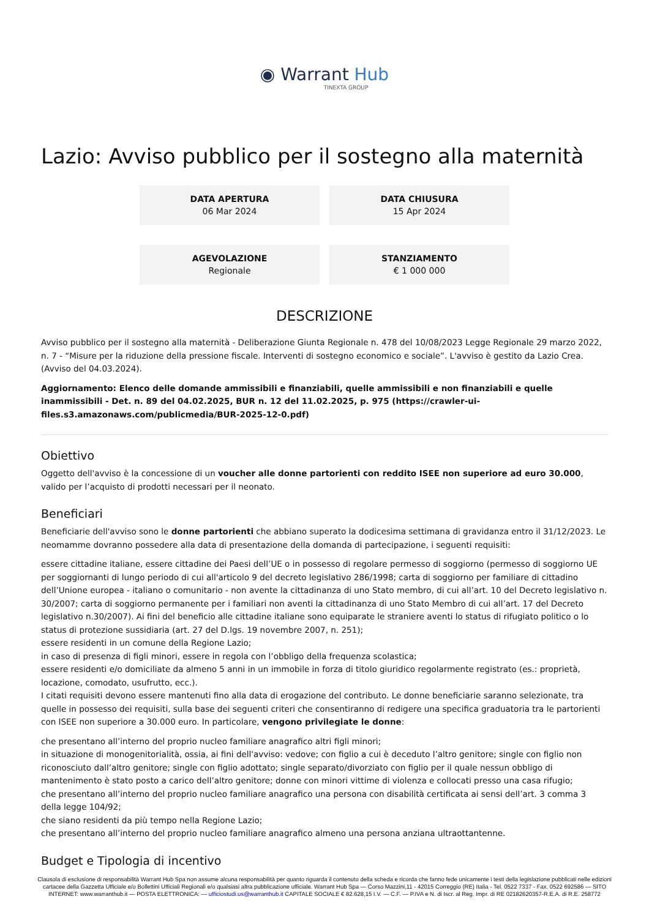◉ Warrant Hub
TINEXTA GROUP
Lazio: Avviso pubblico per il sostegno alla maternità
DATA APERTURA
06 Mar 2024
DATA CHIUSURA
15 Apr 2024
AGEVOLAZIONE
Regionale
STANZIAMENTO
€ 1 000 000
DESCRIZIONE
Avviso pubblico per il sostegno alla maternità - Deliberazione Giunta Regionale n. 478 del 10/08/2023 Legge Regionale 29 marzo 2022, n. 7 - “Misure per la riduzione della pressione fiscale. Interventi di sostegno economico e sociale”. L'avviso è gestito da Lazio Crea. (Avviso del 04.03.2024).
Aggiornamento: Elenco delle domande ammissibili e finanziabili, quelle ammissibili e non finanziabili e quelle inammissibili - Det. n. 89 del 04.02.2025, BUR n. 12 del 11.02.2025, p. 975 (https://crawler-ui-files.s3.amazonaws.com/publicmedia/BUR-2025-12-0.pdf)
Obiettivo
Oggetto dell'avviso è la concessione di un voucher alle donne partorienti con reddito ISEE non superiore ad euro 30.000, valido per l’acquisto di prodotti necessari per il neonato.
Beneficiari
Beneficiarie dell'avviso sono le donne partorienti che abbiano superato la dodicesima settimana di gravidanza entro il 31/12/2023. Le neomamme dovranno possedere alla data di presentazione della domanda di partecipazione, i seguenti requisiti:
essere cittadine italiane, essere cittadine dei Paesi dell’UE o in possesso di regolare permesso di soggiorno (permesso di soggiorno UE per soggiornanti di lungo periodo di cui all'articolo 9 del decreto legislativo 286/1998; carta di soggiorno per familiare di cittadino dell’Unione europea - italiano o comunitario - non avente la cittadinanza di uno Stato membro, di cui all’art. 10 del Decreto legislativo n. 30/2007; carta di soggiorno permanente per i familiari non aventi la cittadinanza di uno Stato Membro di cui all’art. 17 del Decreto legislativo n.30/2007). Ai fini del beneficio alle cittadine italiane sono equiparate le straniere aventi lo status di rifugiato politico o lo status di protezione sussidiaria (art. 27 del D.lgs. 19 novembre 2007, n. 251);
essere residenti in un comune della Regione Lazio;
in caso di presenza di figli minori, essere in regola con l’obbligo della frequenza scolastica;
essere residenti e/o domiciliate da almeno 5 anni in un immobile in forza di titolo giuridico regolarmente registrato (es.: proprietà, locazione, comodato, usufrutto, ecc.).
I citati requisiti devono essere mantenuti fino alla data di erogazione del contributo. Le donne beneficiarie saranno selezionate, tra quelle in possesso dei requisiti, sulla base dei seguenti criteri che consentiranno di redigere una specifica graduatoria tra le partorienti con ISEE non superiore a 30.000 euro. In particolare, vengono privilegiate le donne:
che presentano all’interno del proprio nucleo familiare anagrafico altri figli minori;
in situazione di monogenitorialità, ossia, ai fini dell'avviso: vedove; con figlio a cui è deceduto l’altro genitore; single con figlio non riconosciuto dall’altro genitore; single con figlio adottato; single separato/divorziato con figlio per il quale nessun obbligo di mantenimento è stato posto a carico dell’altro genitore; donne con minori vittime di violenza e collocati presso una casa rifugio;
che presentano all’interno del proprio nucleo familiare anagrafico una persona con disabilità certificata ai sensi dell’art. 3 comma 3 della legge 104/92;
che siano residenti da più tempo nella Regione Lazio;
che presentano all’interno del proprio nucleo familiare anagrafico almeno una persona anziana ultraottantenne.
Budget e Tipologia di incentivo
Clausola di esclusione di responsabilità Warrant Hub Spa non assume alcuna responsabilità per quanto riguarda il contenuto della scheda e ricorda che fanno fede unicamente i testi della legislazione pubblicati nelle edizioni cartacee della Gazzetta Ufficiale e/o Bollettini Ufficiali Regionali e/o qualsiasi altra pubblicazione ufficiale. Warrant Hub Spa — Corso Mazzini,11 - 42015 Correggio (RE) Italia - Tel. 0522 7337 - Fax. 0522 692586 — SITO INTERNET: www.warranthub.it — POSTA ELETTRONICA: — ufficiostudi.us@warranthub.it CAPITALE SOCIALE € 82.628,15 I.V. — C.F. — P.IVA e N. di Iscr. al Reg. Impr. di RE 02182620357-R.E.A. di R.E. 258772